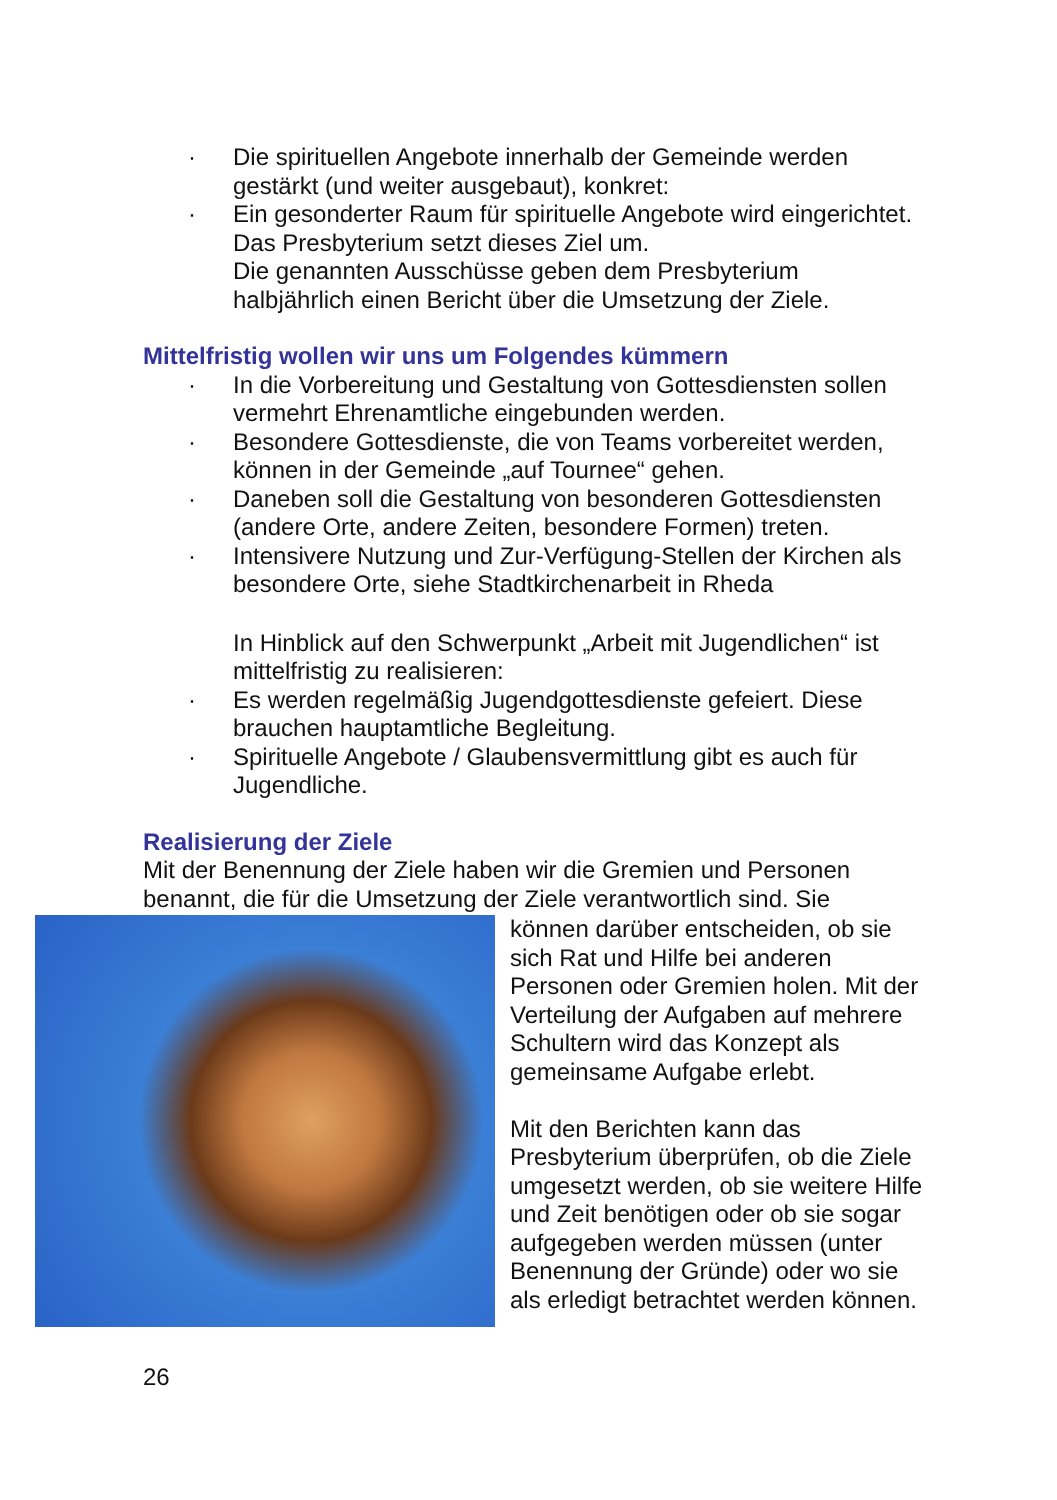· Die spirituellen Angebote innerhalb der Gemeinde werden gestärkt (und weiter ausgebaut), konkret:
· Ein gesonderter Raum für spirituelle Angebote wird eingerichtet.
Das Presbyterium setzt dieses Ziel um.
Die genannten Ausschüsse geben dem Presbyterium halbjährlich einen Bericht über die Umsetzung der Ziele.
Mittelfristig wollen wir uns um Folgendes kümmern
· In die Vorbereitung und Gestaltung von Gottesdiensten sollen vermehrt Ehrenamtliche eingebunden werden.
· Besondere Gottesdienste, die von Teams vorbereitet werden, können in der Gemeinde „auf Tournee“ gehen.
· Daneben soll die Gestaltung von besonderen Gottesdiensten (andere Orte, andere Zeiten, besondere Formen) treten.
· Intensivere Nutzung und Zur-Verfügung-Stellen der Kirchen als besondere Orte, siehe Stadtkirchenarbeit in Rheda
In Hinblick auf den Schwerpunkt „Arbeit mit Jugendlichen“ ist mittelfristig zu realisieren:
· Es werden regelmäßig Jugendgottesdienste gefeiert. Diese brauchen hauptamtliche Begleitung.
· Spirituelle Angebote / Glaubensvermittlung gibt es auch für Jugendliche.
Realisierung der Ziele
Mit der Benennung der Ziele haben wir die Gremien und Personen benannt, die für die Umsetzung der Ziele verantwortlich sind. Sie
können darüber entscheiden, ob sie sich Rat und Hilfe bei anderen Personen oder Gremien holen. Mit der Verteilung der Aufgaben auf mehrere Schultern wird das Konzept als gemeinsame Aufgabe erlebt.
Mit den Berichten kann das Presbyterium überprüfen, ob die Ziele umgesetzt werden, ob sie weitere Hilfe und Zeit benötigen oder ob sie sogar aufgegeben werden müssen (unter Benennung der Gründe) oder wo sie als erledigt betrachtet werden können.
26